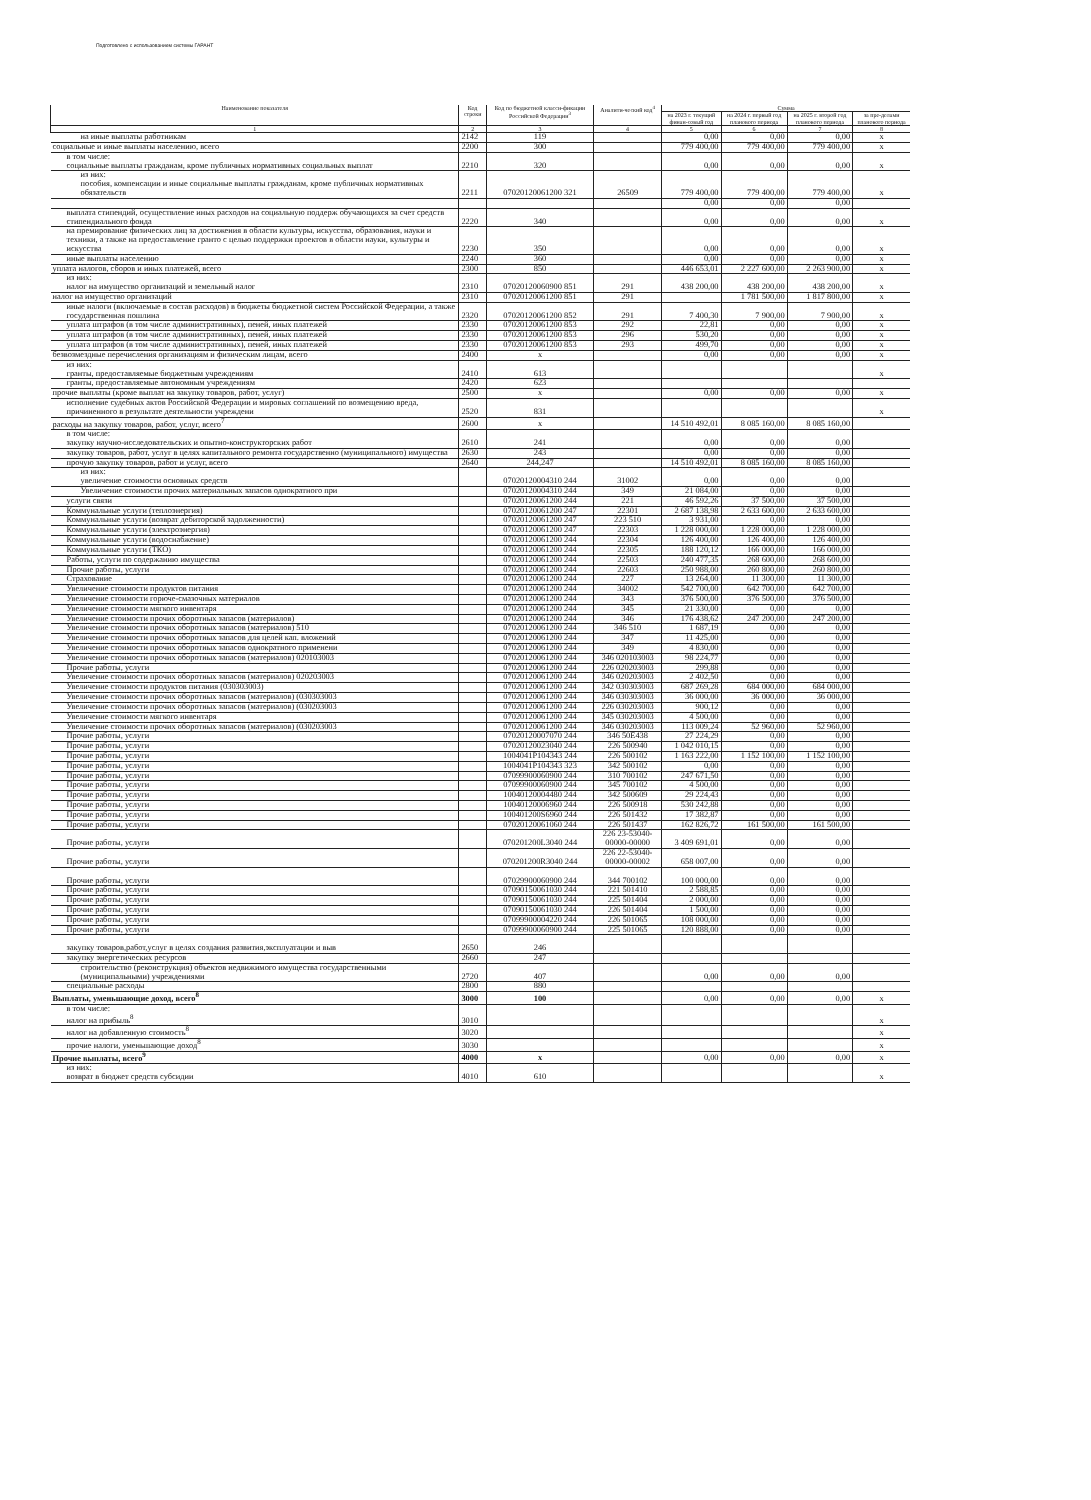Подготовлено с использованием системы ГАРАНТ
| Наименование показателя | Код строки | Код по бюджетной класси-фикации Российской Федерации<sup>3</sup> | Аналити-ческий код<sup>4</sup> | Сумма | | | |
| --- | --- | --- | --- | --- | --- | --- | --- |
| | | | | на 2023 г. текущий финан-совый год | на 2024 г. первый год планового периода | на 2025 г. второй год планового периода | за пре-делами планового периода |
| 1 | 2 | 3 | 4 | 5 | 6 | 7 | 8 |
| на иные выплаты работникам | 2142 | 119 | | 0,00 | 0,00 | 0,00 | x |
| социальные и иные выплаты населению, всего | 2200 | 300 | | 779 400,00 | 779 400,00 | 779 400,00 | x |
| в том числе: социальные выплаты гражданам, кроме публичных нормативных социальных выплат | 2210 | 320 | | 0,00 | 0,00 | 0,00 | x |
| из них: пособия, компенсации и иные социальные выплаты гражданам, кроме публичных нормативных обязательств | 2211 | 07020120061200 321 | 26509 | 779 400,00 | 779 400,00 | 779 400,00 | x |
| | | | | 0,00 | 0,00 | 0,00 | |
| выплата стипендий, осуществление иных расходов на социальную поддерж обучающихся за счет средств стипендиального фонда | 2220 | 340 | | 0,00 | 0,00 | 0,00 | x |
| на премирование физических лиц за достижения в области культуры, искусства, образования, науки и техники, а также на предоставление гранто с целью поддержки проектов в области науки, культуры и искусства | 2230 | 350 | | 0,00 | 0,00 | 0,00 | x |
| иные выплаты населению | 2240 | 360 | | 0,00 | 0,00 | 0,00 | x |
| уплата налогов, сборов и иных платежей, всего | 2300 | 850 | | 446 653,01 | 2 227 600,00 | 2 263 900,00 | x |
| из них: налог на имущество организаций и земельный налог | 2310 | 07020120060900 851 | 291 | 438 200,00 | 438 200,00 | 438 200,00 | x |
| налог на имущество организаций | 2310 | 07020120061200 851 | 291 | | 1 781 500,00 | 1 817 800,00 | x |
| иные налоги (включаемые в состав расходов) в бюджеты бюджетной систем Российской Федерации, а также государственная пошлина | 2320 | 07020120061200 852 | 291 | 7 400,30 | 7 900,00 | 7 900,00 | x |
| уплата штрафов (в том числе административных), пеней, иных платежей | 2330 | 07020120061200 853 | 292 | 22,81 | 0,00 | 0,00 | x |
| уплата штрафов (в том числе административных), пеней, иных платежей | 2330 | 07020120061200 853 | 296 | 530,20 | 0,00 | 0,00 | x |
| уплата штрафов (в том числе административных), пеней, иных платежей | 2330 | 07020120061200 853 | 293 | 499,70 | 0,00 | 0,00 | x |
| безвозмездные перечисления организациям и физическим лицам, всего | 2400 | x | | 0,00 | 0,00 | 0,00 | x |
| из них: гранты, предоставляемые бюджетным учреждениям | 2410 | 613 | | | | | x |
| гранты, предоставляемые автономным учреждениям | 2420 | 623 | | | | | |
| прочие выплаты (кроме выплат на закупку товаров, работ, услуг) | 2500 | x | | 0,00 | 0,00 | 0,00 | x |
| исполнение судебных актов Российской Федерации и мировых соглашений по возмещению вреда, причиненного в результате деятельности учреждени | 2520 | 831 | | | | | x |
| расходы на закупку товаров, работ, услуг, всего<sup>7</sup> | 2600 | x | | 14 510 492,01 | 8 085 160,00 | 8 085 160,00 | |
| в том числе: закупку научно-исследовательских и опытно-конструкторских работ | 2610 | 241 | | 0,00 | 0,00 | 0,00 | |
| закупку товаров, работ, услуг в целях капитального ремонта государственно (муниципального) имущества | 2630 | 243 | | 0,00 | 0,00 | 0,00 | |
| прочую закупку товаров, работ и услуг, всего | 2640 | 244,247 | | 14 510 492,01 | 8 085 160,00 | 8 085 160,00 | |
| из них: увеличение стоимости основных средств | | 07020120004310 244 | 31002 | 0,00 | 0,00 | 0,00 | |
| Увеличение стоимости прочих материальных запасов однократного при | | 07020120004310 244 | 349 | 21 084,00 | 0,00 | 0,00 | |
| услуги связи | | 07020120061200 244 | 221 | 46 592,26 | 37 500,00 | 37 500,00 | |
| Коммунальные услуги (теплоэнергия) | | 07020120061200 247 | 22301 | 2 687 138,98 | 2 633 600,00 | 2 633 600,00 | |
| Коммунальные услуги (возврат дебиторской задолженности) | | 07020120061200 247 | 223 510 | 3 931,00 | 0,00 | 0,00 | |
| Коммунальные услуги (электроэнергия) | | 07020120061200 247 | 22303 | 1 228 000,00 | 1 228 000,00 | 1 228 000,00 | |
| Коммунальные услуги (водоснабжение) | | 07020120061200 244 | 22304 | 126 400,00 | 126 400,00 | 126 400,00 | |
| Коммунальные услуги (ТКО) | | 07020120061200 244 | 22305 | 188 120,12 | 166 000,00 | 166 000,00 | |
| Работы, услуги по содержанию имущества | | 07020120061200 244 | 22503 | 240 477,35 | 268 600,00 | 268 600,00 | |
| Прочие работы, услуги | | 07020120061200 244 | 22603 | 250 988,00 | 260 800,00 | 260 800,00 | |
| Страхование | | 07020120061200 244 | 227 | 13 264,00 | 11 300,00 | 11 300,00 | |
| Увеличение стоимости продуктов питания | | 07020120061200 244 | 34002 | 542 700,00 | 642 700,00 | 642 700,00 | |
| Увеличение стоимости горюче-смазочных материалов | | 07020120061200 244 | 343 | 376 500,00 | 376 500,00 | 376 500,00 | |
| Увеличение стоимости мягкого инвентаря | | 07020120061200 244 | 345 | 21 330,00 | 0,00 | 0,00 | |
| Увеличение стоимости прочих оборотных запасов (материалов) | | 07020120061200 244 | 346 | 176 438,62 | 247 200,00 | 247 200,00 | |
| Увеличение стоимости прочих оборотных запасов (материалов) 510 | | 07020120061200 244 | 346 510 | 1 687,19 | 0,00 | 0,00 | |
| Увеличение стоимости прочих оборотных запасов для целей кап. вложений | | 07020120061200 244 | 347 | 11 425,00 | 0,00 | 0,00 | |
| Увеличение стоимости прочих оборотных запасов однократного применени | | 07020120061200 244 | 349 | 4 830,00 | 0,00 | 0,00 | |
| Увеличение стоимости прочих оборотных запасов (материалов) 020103003 | | 07020120061200 244 | 346 020103003 | 98 224,77 | 0,00 | 0,00 | |
| Прочие работы, услуги | | 07020120061200 244 | 226 020203003 | 299,88 | 0,00 | 0,00 | |
| Увеличение стоимости прочих оборотных запасов (материалов) 020203003 | | 07020120061200 244 | 346 020203003 | 2 402,50 | 0,00 | 0,00 | |
| Увеличение стоимости продуктов питания (030303003) | | 07020120061200 244 | 342 030303003 | 687 269,28 | 684 000,00 | 684 000,00 | |
| Увеличение стоимости прочих оборотных запасов (материалов) (030303003 | | 07020120061200 244 | 346 030303003 | 36 000,00 | 36 000,00 | 36 000,00 | |
| Увеличение стоимости прочих оборотных запасов (материалов) (030203003 | | 07020120061200 244 | 226 030203003 | 900,12 | 0,00 | 0,00 | |
| Увеличение стоимости мягкого инвентаря | | 07020120061200 244 | 345 030203003 | 4 500,00 | 0,00 | 0,00 | |
| Увеличение стоимости прочих оборотных запасов (материалов) (030203003 | | 07020120061200 244 | 346 030203003 | 113 009,24 | 52 960,00 | 52 960,00 | |
| Прочие работы, услуги | | 07020120007070 244 | 346 50E438 | 27 224,29 | 0,00 | 0,00 | |
| Прочие работы, услуги | | 07020120023040 244 | 226 500940 | 1 042 010,15 | 0,00 | 0,00 | |
| Прочие работы, услуги | | 1004041P104343 244 | 226 500102 | 1 163 222,00 | 1 152 100,00 | 1 152 100,00 | |
| Прочие работы, услуги | | 1004041P104343 323 | 342 500102 | 0,00 | 0,00 | 0,00 | |
| Прочие работы, услуги | | 07099900060900 244 | 310 700102 | 247 671,50 | 0,00 | 0,00 | |
| Прочие работы, услуги | | 07099900060900 244 | 345 700102 | 4 500,00 | 0,00 | 0,00 | |
| Прочие работы, услуги | | 10040120004480 244 | 342 500609 | 29 224,43 | 0,00 | 0,00 | |
| Прочие работы, услуги | | 10040120006960 244 | 226 500918 | 530 242,88 | 0,00 | 0,00 | |
| Прочие работы, услуги | | 100401200S6960 244 | 226 501432 | 17 382,87 | 0,00 | 0,00 | |
| Прочие работы, услуги | | 07020120061060 244 | 226 501437 | 162 826,72 | 161 500,00 | 161 500,00 | |
| Прочие работы, услуги | | 070201200L3040 244 | 226 23-53040-00000-00000 | 3 409 691,01 | 0,00 | 0,00 | |
| Прочие работы, услуги | | 070201200R3040 244 | 226 22-53040-00000-00002 | 658 007,00 | 0,00 | 0,00 | |
| Прочие работы, услуги | | 07029900060900 244 | 344 700102 | 100 000,00 | 0,00 | 0,00 | |
| Прочие работы, услуги | | 07090150061030 244 | 221 501410 | 2 588,85 | 0,00 | 0,00 | |
| Прочие работы, услуги | | 07090150061030 244 | 225 501404 | 2 000,00 | 0,00 | 0,00 | |
| Прочие работы, услуги | | 07090150061030 244 | 226 501404 | 1 500,00 | 0,00 | 0,00 | |
| Прочие работы, услуги | | 07099900004220 244 | 226 501065 | 108 000,00 | 0,00 | 0,00 | |
| Прочие работы, услуги | | 07099900060900 244 | 225 501065 | 120 888,00 | 0,00 | 0,00 | |
| закупку товаров,работ,услуг в целях создания развития,эксплуатации и выв | 2650 | 246 | | | | | |
| закупку энергетических ресурсов | 2660 | 247 | | | | | |
| строительство (реконструкция) объектов недвижимого имущества государственными (муниципальными) учреждениями | 2720 | 407 | | 0,00 | 0,00 | 0,00 | |
| специальные расходы | 2800 | 880 | | | | | |
| Выплаты, уменьшающие доход, всего<sup>8</sup> | 3000 | 100 | | 0,00 | 0,00 | 0,00 | x |
| в том числе: налог на прибыль<sup>8</sup> | 3010 | | | | | | x |
| налог на добавленную стоимость<sup>8</sup> | 3020 | | | | | | x |
| прочие налоги, уменьшающие доход<sup>8</sup> | 3030 | | | | | | x |
| Прочие выплаты, всего<sup>9</sup> | 4000 | x | | 0,00 | 0,00 | 0,00 | x |
| из них: возврат в бюджет средств субсидии | 4010 | 610 | | | | | x |